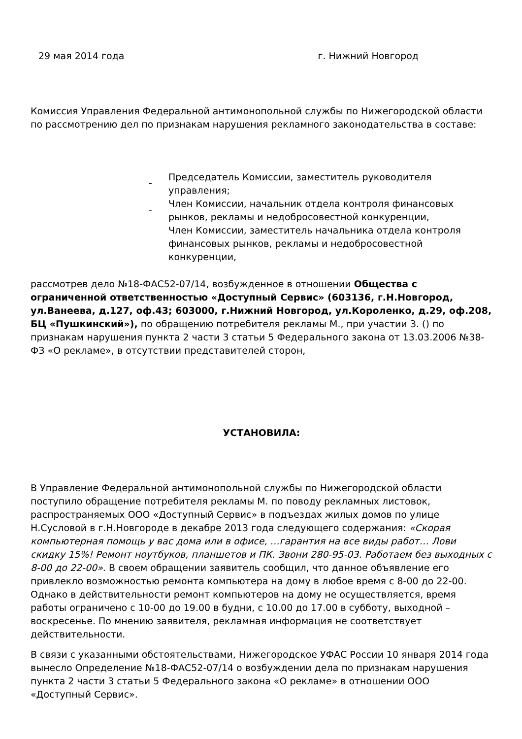29 мая 2014 года г. Нижний Новгород
Комиссия Управления Федеральной антимонопольной службы по Нижегородской области по рассмотрению дел по признакам нарушения рекламного законодательства в составе:
-
Председатель Комиссии, заместитель руководителя управления;
-
Член Комиссии, начальник отдела контроля финансовых рынков, рекламы и недобросовестной конкуренции,
Член Комиссии, заместитель начальника отдела контроля финансовых рынков, рекламы и недобросовестной конкуренции,
рассмотрев дело №18-ФАС52-07/14, возбужденное в отношении Общества с ограниченной ответственностью «Доступный Сервис» (603136, г.Н.Новгород, ул.Ванеева, д.127, оф.43; 603000, г.Нижний Новгород, ул.Короленко, д.29, оф.208, БЦ «Пушкинский»), по обращению потребителя рекламы М., при участии З. () по признакам нарушения пункта 2 части 3 статьи 5 Федерального закона от 13.03.2006 №38-ФЗ «О рекламе», в отсутствии представителей сторон,
УСТАНОВИЛА:
В Управление Федеральной антимонопольной службы по Нижегородской области поступило обращение потребителя рекламы М. по поводу рекламных листовок, распространяемых ООО «Доступный Сервис» в подъездах жилых домов по улице Н.Сусловой в г.Н.Новгороде в декабре 2013 года следующего содержания: «Скорая компьютерная помощь у вас дома или в офисе, …гарантия на все виды работ… Лови скидку 15%! Ремонт ноутбуков, планшетов и ПК. Звони 280-95-03. Работаем без выходных с 8-00 до 22-00». В своем обращении заявитель сообщил, что данное объявление его привлекло возможностью ремонта компьютера на дому в любое время с 8-00 до 22-00. Однако в действительности ремонт компьютеров на дому не осуществляется, время работы ограничено с 10-00 до 19.00 в будни, с 10.00 до 17.00 в субботу, выходной – воскресенье. По мнению заявителя, рекламная информация не соответствует действительности.
В связи с указанными обстоятельствами, Нижегородское УФАС России 10 января 2014 года вынесло Определение №18-ФАС52-07/14 о возбуждении дела по признакам нарушения пункта 2 части 3 статьи 5 Федерального закона «О рекламе» в отношении ООО «Доступный Сервис».